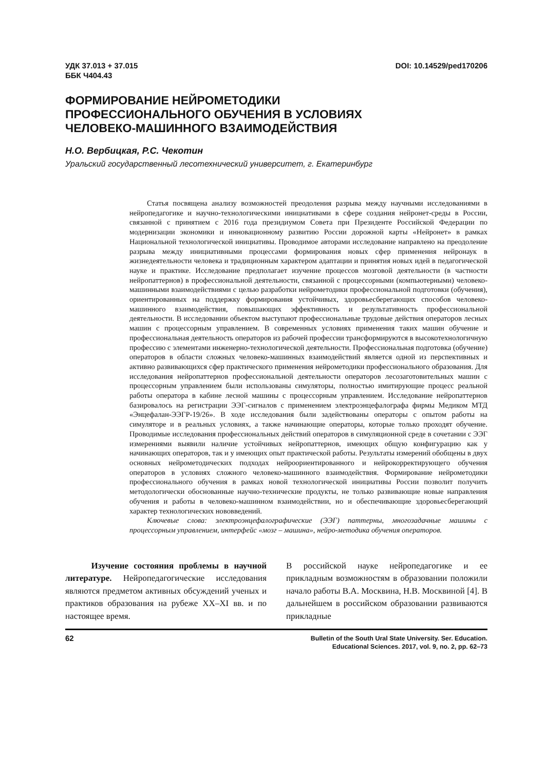УДК 37.013 + 37.015
ББК Ч404.43
DOI: 10.14529/ped170206
ФОРМИРОВАНИЕ НЕЙРОМЕТОДИКИ
ПРОФЕССИОНАЛЬНОГО ОБУЧЕНИЯ В УСЛОВИЯХ
ЧЕЛОВЕКО-МАШИННОГО ВЗАИМОДЕЙСТВИЯ
Н.О. Вербицкая, Р.С. Чекотин
Уральский государственный лесотехнический университет, г. Екатеринбург
Статья посвящена анализу возможностей преодоления разрыва между научными исследованиями в нейропедагогике и научно-технологическими инициативами в сфере создания нейронет-среды в России, связанной с принятием с 2016 года президиумом Совета при Президенте Российской Федерации по модернизации экономики и инновационному развитию России дорожной карты «Нейронет» в рамках Национальной технологической инициативы. Проводимое авторами исследование направлено на преодоление разрыва между инициативными процессами формирования новых сфер применения нейронаук в жизнедеятельности человека и традиционным характером адаптации и принятия новых идей в педагогической науке и практике. Исследование предполагает изучение процессов мозговой деятельности (в частности нейропаттернов) в профессиональной деятельности, связанной с процессорными (компьютерными) человеко-машинными взаимодействиями с целью разработки нейрометодики профессиональной подготовки (обучения), ориентированных на поддержку формирования устойчивых, здоровьесберегающих способов человеко-машинного взаимодействия, повышающих эффективность и результативность профессиональной деятельности. В исследовании объектом выступают профессиональные трудовые действия операторов лесных машин с процессорным управлением. В современных условиях применения таких машин обучение и профессиональная деятельность операторов из рабочей профессии трансформируются в высокотехнологичную профессию с элементами инженерно-технологической деятельности. Профессиональная подготовка (обучение) операторов в области сложных человеко-машинных взаимодействий является одной из перспективных и активно развивающихся сфер практического применения нейрометодики профессионального образования. Для исследования нейропаттернов профессиональной деятельности операторов лесозаготовительных машин с процессорным управлением были использованы симуляторы, полностью имитирующие процесс реальной работы оператора в кабине лесной машины с процессорным управлением. Исследование нейропаттернов базировалось на регистрации ЭЭГ-сигналов с применением электроэнцефалографа фирмы Медиком МТД «Энцефалан-ЭЭГР-19/26». В ходе исследования были задействованы операторы с опытом работы на симуляторе и в реальных условиях, а также начинающие операторы, которые только проходят обучение. Проводимые исследования профессиональных действий операторов в симуляционной среде в сочетании с ЭЭГ измерениями выявили наличие устойчивых нейропаттернов, имеющих общую конфигурацию как у начинающих операторов, так и у имеющих опыт практической работы. Результаты измерений обобщены в двух основных нейрометодических подходах нейроориентированного и нейрокорректирующего обучения операторов в условиях сложного человеко-машинного взаимодействия. Формирование нейрометодики профессионального обучения в рамках новой технологической инициативы России позволит получить методологически обоснованные научно-технические продукты, не только развивающие новые направления обучения и работы в человеко-машинном взаимодействии, но и обеспечивающие здоровьесберегающий характер технологических нововведений.
Ключевые слова: электроэнцефалографические (ЭЭГ) паттерны, многозадачные машины с процессорным управлением, интерфейс «мозг – машина», нейро-методика обучения операторов.
Изучение состояния проблемы в научной литературе. Нейропедагогические исследования являются предметом активных обсуждений ученых и практиков образования на рубеже XX–XI вв. и по настоящее время.
В российской науке нейропедагогике и ее прикладным возможностям в образовании положили начало работы В.А. Москвина, Н.В. Москвиной [4]. В дальнейшем в российском образовании развиваются прикладные
62
Bulletin of the South Ural State University. Ser. Education.
Educational Sciences. 2017, vol. 9, no. 2, pp. 62–73